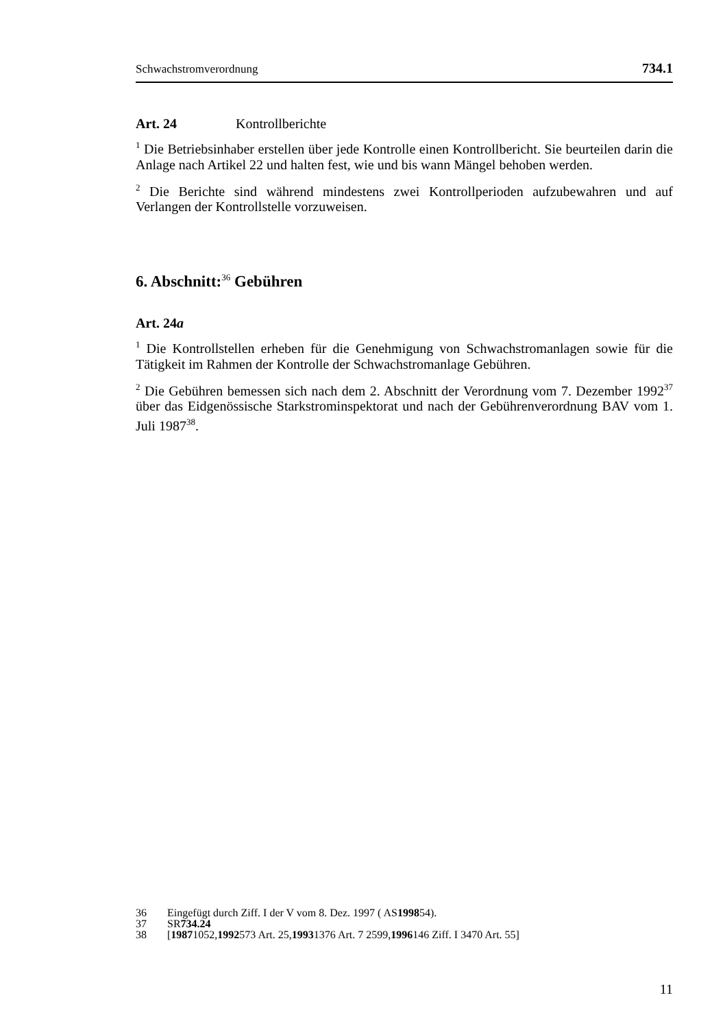Schwachstromverordnung 734.1
Art. 24 Kontrollberichte
<sup>1</sup> Die Betriebsinhaber erstellen über jede Kontrolle einen Kontrollbericht. Sie beurteilen darin die Anlage nach Artikel 22 und halten fest, wie und bis wann Mängel behoben werden.
<sup>2</sup> Die Berichte sind während mindestens zwei Kontrollperioden aufzubewahren und auf Verlangen der Kontrollstelle vorzuweisen.
6. Abschnitt:<sup>36</sup> Gebühren
Art. 24a
<sup>1</sup> Die Kontrollstellen erheben für die Genehmigung von Schwachstromanlagen sowie für die Tätigkeit im Rahmen der Kontrolle der Schwachstromanlage Gebühren.
<sup>2</sup> Die Gebühren bemessen sich nach dem 2. Abschnitt der Verordnung vom 7. Dezember 1992<sup>37</sup> über das Eidgenössische Starkstrominspektorat und nach der Gebührenverordnung BAV vom 1. Juli 1987<sup>38</sup>.
36 Eingefügt durch Ziff. I der V vom 8. Dez. 1997 ( AS 1998 54).
37 SR 734.24
38 [1987 1052, 1992 573 Art. 25, 1993 1376 Art. 7 2599, 1996 146 Ziff. I 3470 Art. 55]
11